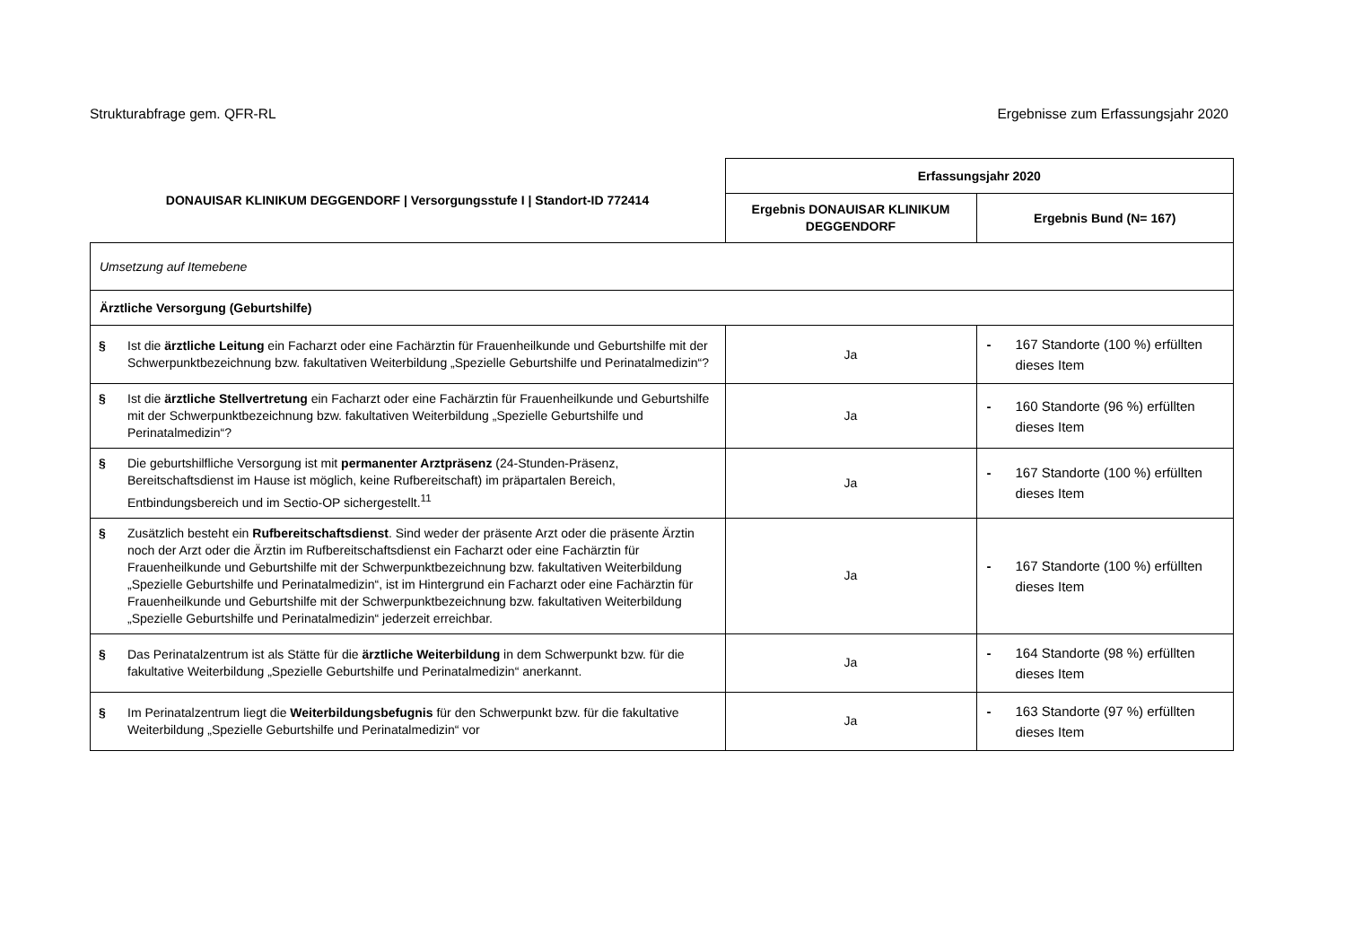Strukturabfrage gem. QFR-RL Ergebnisse zum Erfassungsjahr 2020
| DONAUISAR KLINIKUM DEGGENDORF / Versorgungsstufe I / Standort-ID 772414 | Erfassungsjahr 2020 | |
| --- | --- | --- |
| | Ergebnis DONAUISAR KLINIKUM DEGGENDORF | Ergebnis Bund (N= 167) |
| Umsetzung auf Itemebene | | |
| Ärztliche Versorgung (Geburtshilfe) | | |
| § Ist die ärztliche Leitung ein Facharzt oder eine Fachärztin für Frauenheilkunde und Geburtshilfe mit der Schwerpunktbezeichnung bzw. fakultativen Weiterbildung „Spezielle Geburtshilfe und Perinatalmedizin“? | Ja | - 167 Standorte (100 %) erfüllten dieses Item |
| § Ist die ärztliche Stellvertretung ein Facharzt oder eine Fachärztin für Frauenheilkunde und Geburtshilfe mit der Schwerpunktbezeichnung bzw. fakultativen Weiterbildung „Spezielle Geburtshilfe und Perinatalmedizin“? | Ja | - 160 Standorte (96 %) erfüllten dieses Item |
| § Die geburtshilfliche Versorgung ist mit permanenter Arztpräsenz (24-Stunden-Präsenz, Bereitschaftsdienst im Hause ist möglich, keine Rufbereitschaft) im präpartalen Bereich, Entbindungsbereich und im Sectio-OP sichergestellt.<sup>11</sup> | Ja | - 167 Standorte (100 %) erfüllten dieses Item |
| § Zusätzlich besteht ein Rufbereitschaftsdienst . Sind weder der präsente Arzt oder die präsente Ärztin noch der Arzt oder die Ärztin im Rufbereitschaftsdienst ein Facharzt oder eine Fachärztin für Frauenheilkunde und Geburtshilfe mit der Schwerpunktbezeichnung bzw. fakultativen Weiterbildung „Spezielle Geburtshilfe und Perinatalmedizin“, ist im Hintergrund ein Facharzt oder eine Fachärztin für Frauenheilkunde und Geburtshilfe mit der Schwerpunktbezeichnung bzw. fakultativen Weiterbildung „Spezielle Geburtshilfe und Perinatalmedizin“ jederzeit erreichbar. | Ja | - 167 Standorte (100 %) erfüllten dieses Item |
| § Das Perinatalzentrum ist als Stätte für die ärztliche Weiterbildung in dem Schwerpunkt bzw. für die fakultative Weiterbildung „Spezielle Geburtshilfe und Perinatalmedizin“ anerkannt. | Ja | - 164 Standorte (98 %) erfüllten dieses Item |
| § Im Perinatalzentrum liegt die Weiterbildungsbefugnis für den Schwerpunkt bzw. für die fakultative Weiterbildung „Spezielle Geburtshilfe und Perinatalmedizin“ vor | Ja | - 163 Standorte (97 %) erfüllten dieses Item |